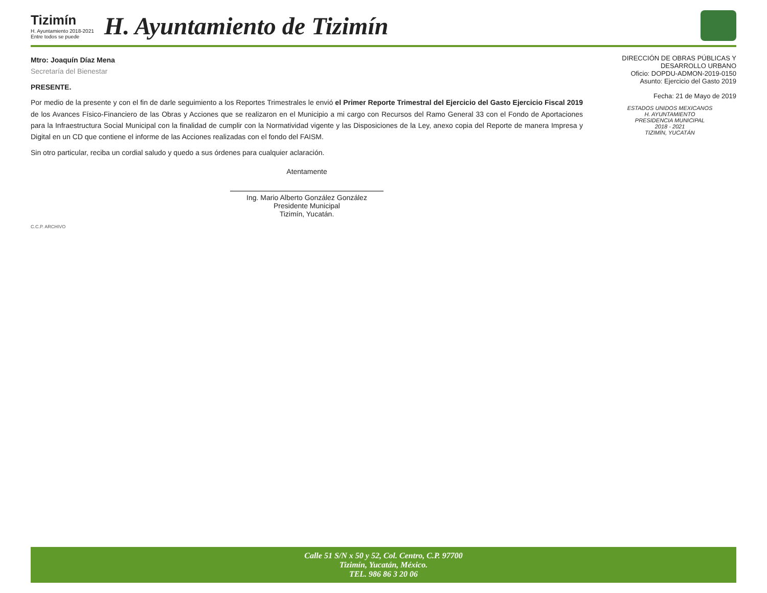Tizimín
H. Ayuntamiento 2018-2021
Entre todos se puede
H. Ayuntamiento de Tizimín
Mtro: Joaquín Díaz Mena
Secretaría del Bienestar
PRESENTE.
Por medio de la presente y con el fin de darle seguimiento a los Reportes Trimestrales le envió el Primer Reporte Trimestral del Ejercicio del Gasto Ejercicio Fiscal 2019 de los Avances Físico-Financiero de las Obras y Acciones que se realizaron en el Municipio a mi cargo con Recursos del Ramo General 33 con el Fondo de Aportaciones para la Infraestructura Social Municipal con la finalidad de cumplir con la Normatividad vigente y las Disposiciones de la Ley, anexo copia del Reporte de manera Impresa y Digital en un CD que contiene el informe de las Acciones realizadas con el fondo del FAISM.
Sin otro particular, reciba un cordial saludo y quedo a sus órdenes para cualquier aclaración.
Atentamente
Ing. Mario Alberto González González
Presidente Municipal
Tizimín, Yucatán.
C.C.P. ARCHIVO
DIRECCIÓN DE OBRAS PÚBLICAS Y
DESARROLLO URBANO
Oficio: DOPDU-ADMON-2019-0150
Asunto: Ejercicio del Gasto 2019
Fecha: 21 de Mayo de 2019
ESTADOS UNIDOS MEXICANOS
H. AYUNTAMIENTO
PRESIDENCIA MUNICIPAL
2018 - 2021
TIZIMÍN, YUCATÁN
Calle 51 S/N x 50 y 52, Col. Centro, C.P. 97700
Tizimín, Yucatán, México.
TEL. 986 86 3 20 06